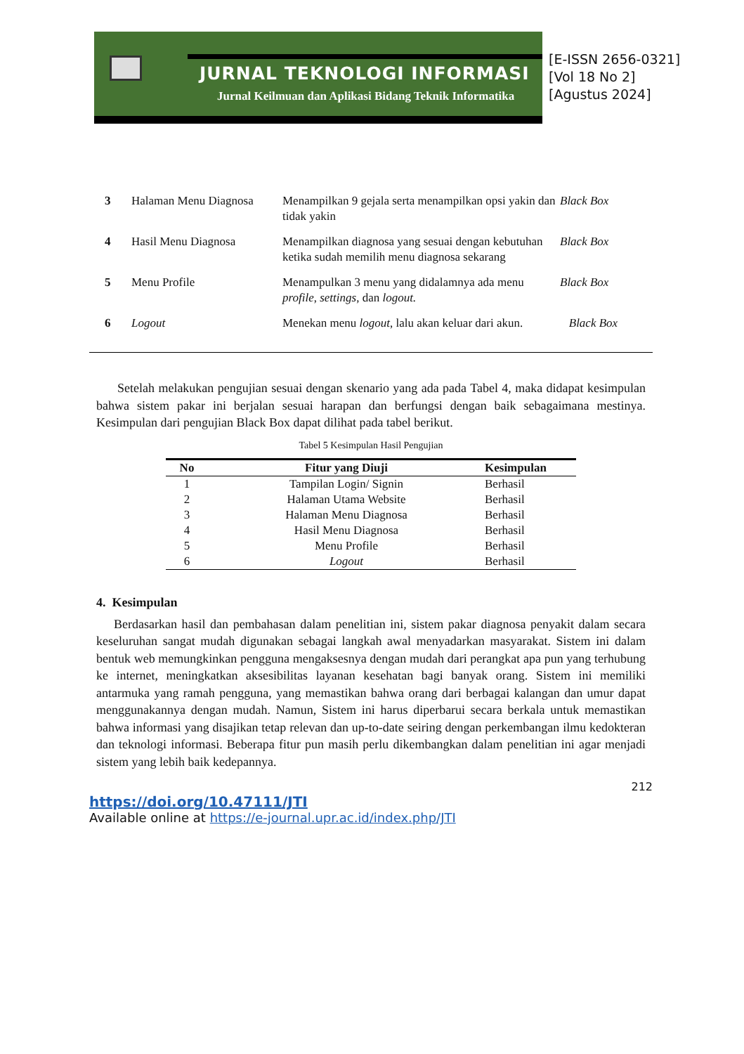JURNAL TEKNOLOGI INFORMASI
Jurnal Keilmuan dan Aplikasi Bidang Teknik Informatika
[E-ISSN 2656-0321]
[Vol 18 No 2]
[Agustus 2024]
| 3 | Halaman Menu Diagnosa | Menampilkan 9 gejala serta menampilkan opsi yakin dan tidak yakin | Black Box |
| 4 | Hasil Menu Diagnosa | Menampilkan diagnosa yang sesuai dengan kebutuhan ketika sudah memilih menu diagnosa sekarang | Black Box |
| 5 | Menu Profile | Menampulkan 3 menu yang didalamnya ada menu profile , settings , dan logout. | Black Box |
| 6 | Logout | Menekan menu logout , lalu akan keluar dari akun. | Black Box |
Setelah melakukan pengujian sesuai dengan skenario yang ada pada Tabel 4, maka didapat kesimpulan bahwa sistem pakar ini berjalan sesuai harapan dan berfungsi dengan baik sebagaimana mestinya. Kesimpulan dari pengujian Black Box dapat dilihat pada tabel berikut.
Tabel 5 Kesimpulan Hasil Pengujian
| No | Fitur yang Diuji | Kesimpulan |
| --- | --- | --- |
| 1 | Tampilan Login/ Signin | Berhasil |
| 2 | Halaman Utama Website | Berhasil |
| 3 | Halaman Menu Diagnosa | Berhasil |
| 4 | Hasil Menu Diagnosa | Berhasil |
| 5 | Menu Profile | Berhasil |
| 6 | Logout | Berhasil |
4. Kesimpulan
Berdasarkan hasil dan pembahasan dalam penelitian ini, sistem pakar diagnosa penyakit dalam secara keseluruhan sangat mudah digunakan sebagai langkah awal menyadarkan masyarakat. Sistem ini dalam bentuk web memungkinkan pengguna mengaksesnya dengan mudah dari perangkat apa pun yang terhubung ke internet, meningkatkan aksesibilitas layanan kesehatan bagi banyak orang. Sistem ini memiliki antarmuka yang ramah pengguna, yang memastikan bahwa orang dari berbagai kalangan dan umur dapat menggunakannya dengan mudah. Namun, Sistem ini harus diperbarui secara berkala untuk memastikan bahwa informasi yang disajikan tetap relevan dan up-to-date seiring dengan perkembangan ilmu kedokteran dan teknologi informasi. Beberapa fitur pun masih perlu dikembangkan dalam penelitian ini agar menjadi sistem yang lebih baik kedepannya.
212
https://doi.org/10.47111/JTI
Available online at https://e-journal.upr.ac.id/index.php/JTI